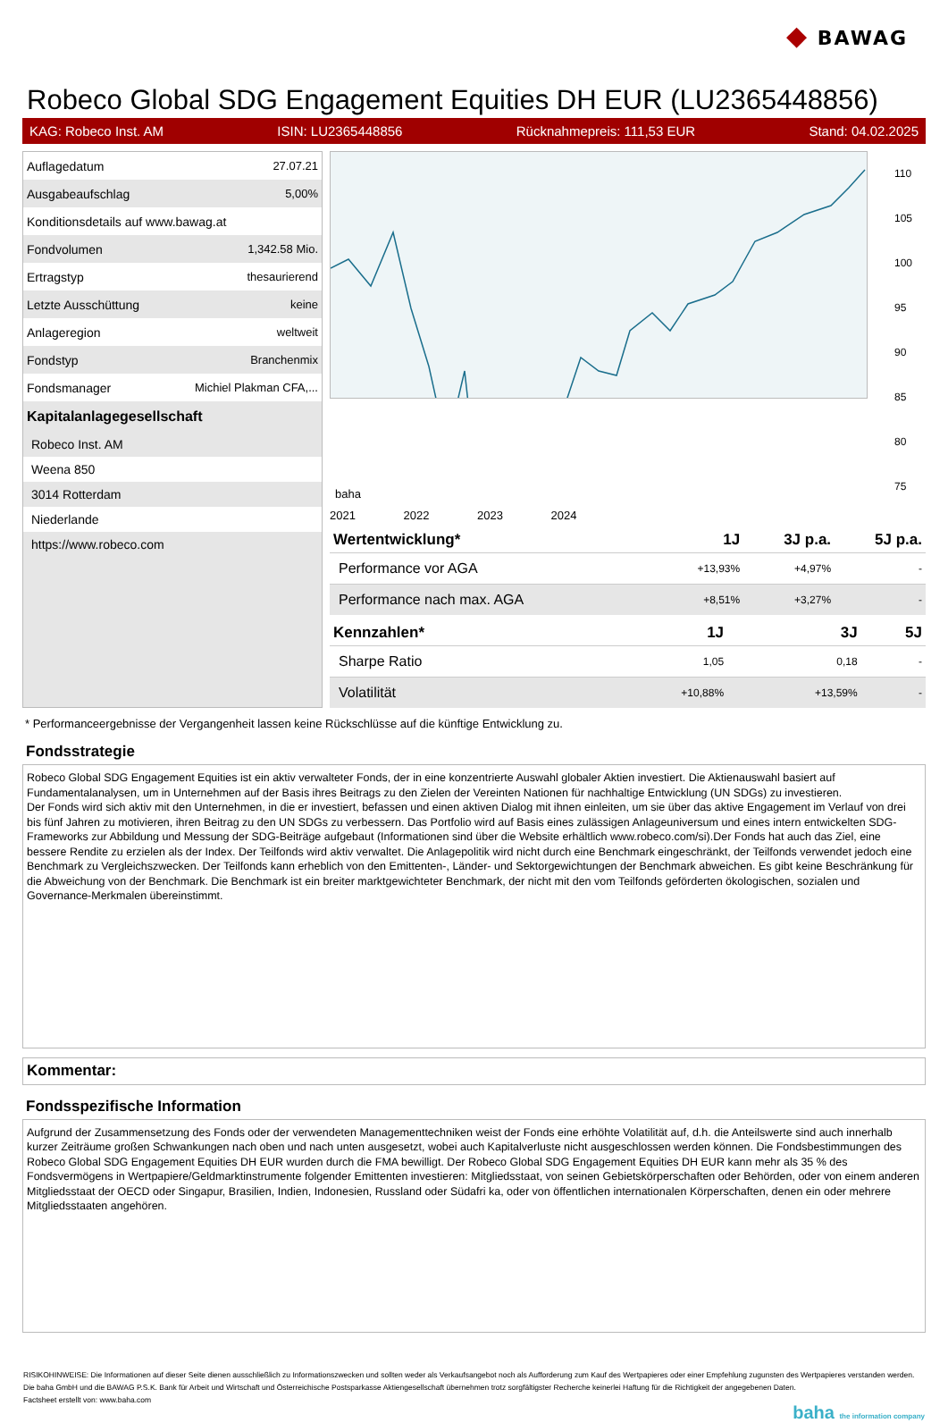◆ BAWAG
Robeco Global SDG Engagement Equities DH EUR (LU2365448856)
KAG: Robeco Inst. AM ISIN: LU2365448856 Rücknahmepreis: 111,53 EUR Stand: 04.02.2025
| Auflagedatum | 27.07.21 |
| Ausgabeaufschlag | 5,00% |
| Konditionsdetails auf www.bawag.at | |
| Fondvolumen | 1,342.58 Mio. |
| Ertragstyp | thesaurierend |
| Letzte Ausschüttung | keine |
| Anlageregion | weltweit |
| Fondstyp | Branchenmix |
| Fondsmanager | Michiel Plakman CFA,... |
Kapitalanlagegesellschaft
Robeco Inst. AM
Weena 850
3014 Rotterdam
Niederlande
https://www.robeco.com
baha
110
105
100
95
90
85
80
75
2021 2022 2023 2024
| Wertentwicklung* | 1J | 3J p.a. | 5J p.a. |
| --- | --- | --- | --- |
| Performance vor AGA | +13,93% | +4,97% | - |
| Performance nach max. AGA | +8,51% | +3,27% | - |
| Kennzahlen* | 1J | 3J | 5J |
| --- | --- | --- | --- |
| Sharpe Ratio | 1,05 | 0,18 | - |
| Volatilität | +10,88% | +13,59% | - |
* Performanceergebnisse der Vergangenheit lassen keine Rückschlüsse auf die künftige Entwicklung zu.
Fondsstrategie
Robeco Global SDG Engagement Equities ist ein aktiv verwalteter Fonds, der in eine konzentrierte Auswahl globaler Aktien investiert. Die Aktienauswahl basiert auf Fundamentalanalysen, um in Unternehmen auf der Basis ihres Beitrags zu den Zielen der Vereinten Nationen für nachhaltige Entwicklung (UN SDGs) zu investieren.
Der Fonds wird sich aktiv mit den Unternehmen, in die er investiert, befassen und einen aktiven Dialog mit ihnen einleiten, um sie über das aktive Engagement im Verlauf von drei bis fünf Jahren zu motivieren, ihren Beitrag zu den UN SDGs zu verbessern. Das Portfolio wird auf Basis eines zulässigen Anlageuniversum und eines intern entwickelten SDG-Frameworks zur Abbildung und Messung der SDG-Beiträge aufgebaut (Informationen sind über die Website erhältlich www.robeco.com/si).Der Fonds hat auch das Ziel, eine bessere Rendite zu erzielen als der Index. Der Teilfonds wird aktiv verwaltet. Die Anlagepolitik wird nicht durch eine Benchmark eingeschränkt, der Teilfonds verwendet jedoch eine Benchmark zu Vergleichszwecken. Der Teilfonds kann erheblich von den Emittenten-, Länder- und Sektorgewichtungen der Benchmark abweichen. Es gibt keine Beschränkung für die Abweichung von der Benchmark. Die Benchmark ist ein breiter marktgewichteter Benchmark, der nicht mit den vom Teilfonds geförderten ökologischen, sozialen und Governance-Merkmalen übereinstimmt.
Kommentar:
Fondsspezifische Information
Aufgrund der Zusammensetzung des Fonds oder der verwendeten Managementtechniken weist der Fonds eine erhöhte Volatilität auf, d.h. die Anteilswerte sind auch innerhalb kurzer Zeiträume großen Schwankungen nach oben und nach unten ausgesetzt, wobei auch Kapitalverluste nicht ausgeschlossen werden können. Die Fondsbestimmungen des Robeco Global SDG Engagement Equities DH EUR wurden durch die FMA bewilligt. Der Robeco Global SDG Engagement Equities DH EUR kann mehr als 35 % des Fondsvermögens in Wertpapiere/Geldmarktinstrumente folgender Emittenten investieren: Mitgliedsstaat, von seinen Gebietskörperschaften oder Behörden, oder von einem anderen Mitgliedsstaat der OECD oder Singapur, Brasilien, Indien, Indonesien, Russland oder Südafri ka, oder von öffentlichen internationalen Körperschaften, denen ein oder mehrere Mitgliedsstaaten angehören.
RISIKOHINWEISE: Die Informationen auf dieser Seite dienen ausschließlich zu Informationszwecken und sollten weder als Verkaufsangebot noch als Aufforderung zum Kauf des Wertpapieres oder einer Empfehlung zugunsten des Wertpapieres verstanden werden. Die baha GmbH und die BAWAG P.S.K. Bank für Arbeit und Wirtschaft und Österreichische Postsparkasse Aktiengesellschaft übernehmen trotz sorgfältigster Recherche keinerlei Haftung für die Richtigkeit der angegebenen Daten.
Factsheet erstellt von: www.baha.com
baha the information company